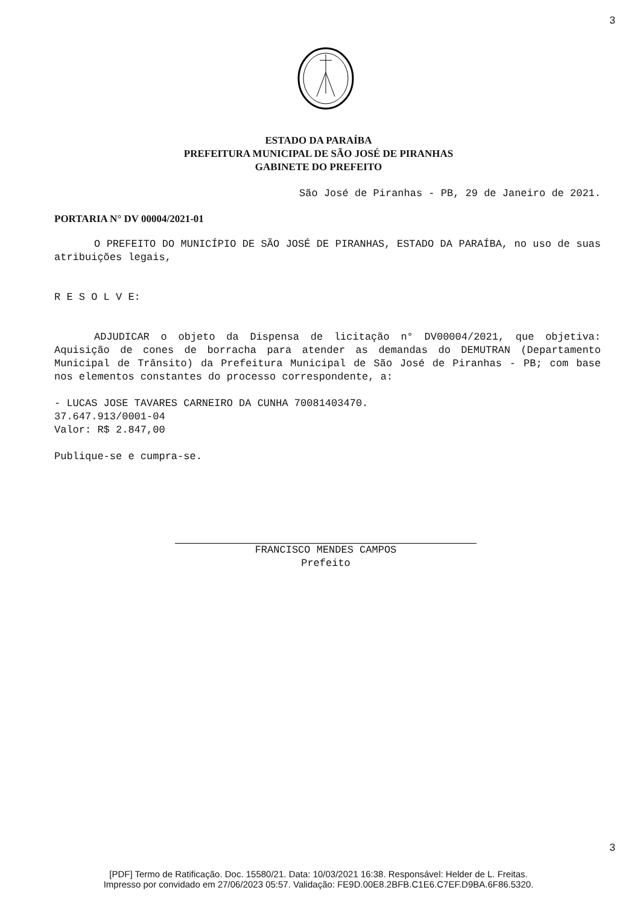3
ESTADO DA PARAÍBA
PREFEITURA MUNICIPAL DE SÃO JOSÉ DE PIRANHAS
GABINETE DO PREFEITO
São José de Piranhas - PB, 29 de Janeiro de 2021.
PORTARIA N° DV 00004/2021-01
O PREFEITO DO MUNICÍPIO DE SÃO JOSÉ DE PIRANHAS, ESTADO DA PARAÍBA, no uso de suas atribuições legais,
R E S O L V E:
ADJUDICAR o objeto da Dispensa de licitação n° DV00004/2021, que objetiva: Aquisição de cones de borracha para atender as demandas do DEMUTRAN (Departamento Municipal de Trânsito) da Prefeitura Municipal de São José de Piranhas - PB; com base nos elementos constantes do processo correspondente, a:
- LUCAS JOSE TAVARES CARNEIRO DA CUNHA 70081403470.
37.647.913/0001-04
Valor: R$ 2.847,00
Publique-se e cumpra-se.
FRANCISCO MENDES CAMPOS
Prefeito
3
[PDF] Termo de Ratificação. Doc. 15580/21. Data: 10/03/2021 16:38. Responsável: Helder de L. Freitas.
Impresso por convidado em 27/06/2023 05:57. Validação: FE9D.00E8.2BFB.C1E6.C7EF.D9BA.6F86.5320.